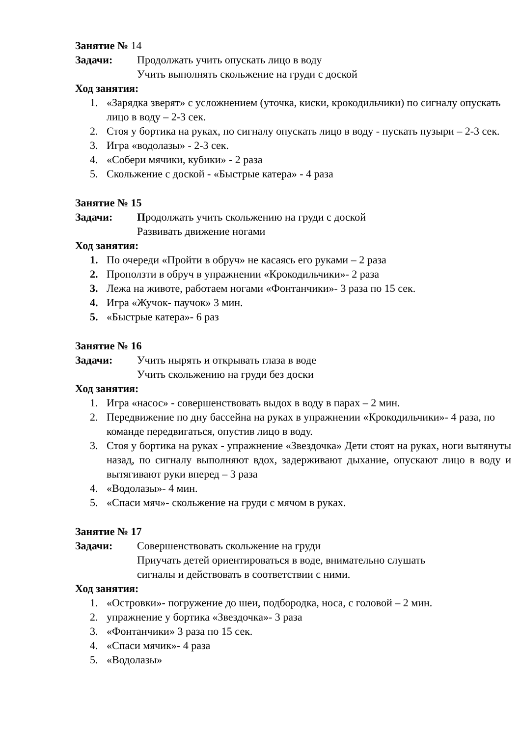Занятие № 14
Задачи: Продолжать учить опускать лицо в воду
Учить выполнять скольжение на груди с доской
Ход занятия:
1. «Зарядка зверят» с усложнением (уточка, киски, крокодильчики) по сигналу опускать лицо в воду – 2-3 сек.
2. Стоя у бортика на руках, по сигналу опускать лицо в воду - пускать пузыри – 2-3 сек.
3. Игра «водолазы» - 2-3 сек.
4. «Собери мячики, кубики» - 2 раза
5. Скольжение с доской - «Быстрые катера» - 4 раза
Занятие № 15
Задачи: Продолжать учить скольжению на груди с доской
Развивать движение ногами
Ход занятия:
1. По очереди «Пройти в обруч» не касаясь его руками – 2 раза
2. Проползти в обруч в упражнении «Крокодильчики»- 2 раза
3. Лежа на животе, работаем ногами «Фонтанчики»- 3 раза по 15 сек.
4. Игра «Жучок- паучок» 3 мин.
5. «Быстрые катера»- 6 раз
Занятие № 16
Задачи: Учить нырять и открывать глаза в воде
Учить скольжению на груди без доски
Ход занятия:
1. Игра «насос» - совершенствовать выдох в воду в парах – 2 мин.
2. Передвижение по дну бассейна на руках в упражнении «Крокодильчики»- 4 раза, по команде передвигаться, опустив лицо в воду.
3. Стоя у бортика на руках - упражнение «Звездочка» Дети стоят на руках, ноги вытянуты назад, по сигналу выполняют вдох, задерживают дыхание, опускают лицо в воду и вытягивают руки вперед – 3 раза
4. «Водолазы»- 4 мин.
5. «Спаси мяч»- скольжение на груди с мячом в руках.
Занятие № 17
Задачи: Совершенствовать скольжение на груди
Приучать детей ориентироваться в воде, внимательно слушать
сигналы и действовать в соответствии с ними.
Ход занятия:
1. «Островки»- погружение до шеи, подбородка, носа, с головой – 2 мин.
2. упражнение у бортика «Звездочка»- 3 раза
3. «Фонтанчики» 3 раза по 15 сек.
4. «Спаси мячик»- 4 раза
5. «Водолазы»